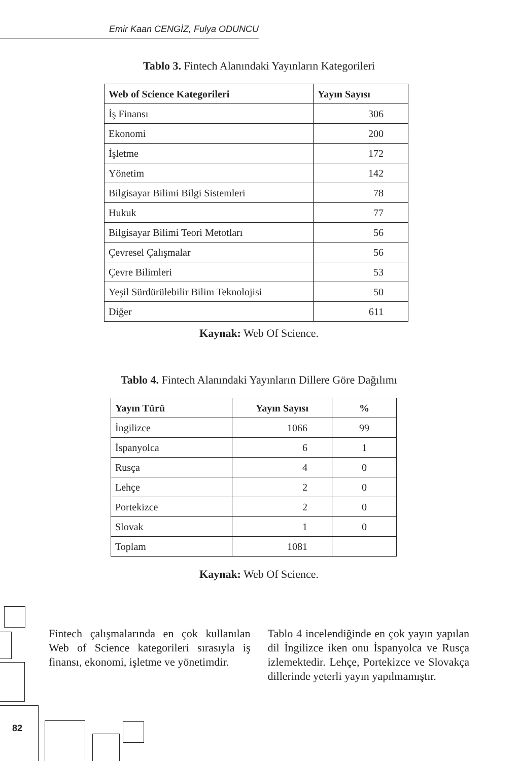Emir Kaan CENGİZ, Fulya ODUNCU
Tablo 3. Fintech Alanındaki Yayınların Kategorileri
| Web of Science Kategorileri | Yayın Sayısı |
| --- | --- |
| İş Finansı | 306 |
| Ekonomi | 200 |
| İşletme | 172 |
| Yönetim | 142 |
| Bilgisayar Bilimi Bilgi Sistemleri | 78 |
| Hukuk | 77 |
| Bilgisayar Bilimi Teori Metotları | 56 |
| Çevresel Çalışmalar | 56 |
| Çevre Bilimleri | 53 |
| Yeşil Sürdürülebilir Bilim Teknolojisi | 50 |
| Diğer | 611 |
Kaynak: Web Of Science.
Tablo 4. Fintech Alanındaki Yayınların Dillere Göre Dağılımı
| Yayın Türü | Yayın Sayısı | % |
| --- | --- | --- |
| İngilizce | 1066 | 99 |
| İspanyolca | 6 | 1 |
| Rusça | 4 | 0 |
| Lehçe | 2 | 0 |
| Portekizce | 2 | 0 |
| Slovak | 1 | 0 |
| Toplam | 1081 | |
Kaynak: Web Of Science.
Fintech çalışmalarında en çok kullanılan Web of Science kategorileri sırasıyla iş finansı, ekonomi, işletme ve yönetimdir.
Tablo 4 incelendiğinde en çok yayın yapılan dil İngilizce iken onu İspanyolca ve Rusça izlemektedir. Lehçe, Portekizce ve Slovakça dillerinde yeterli yayın yapılmamıştır.
82